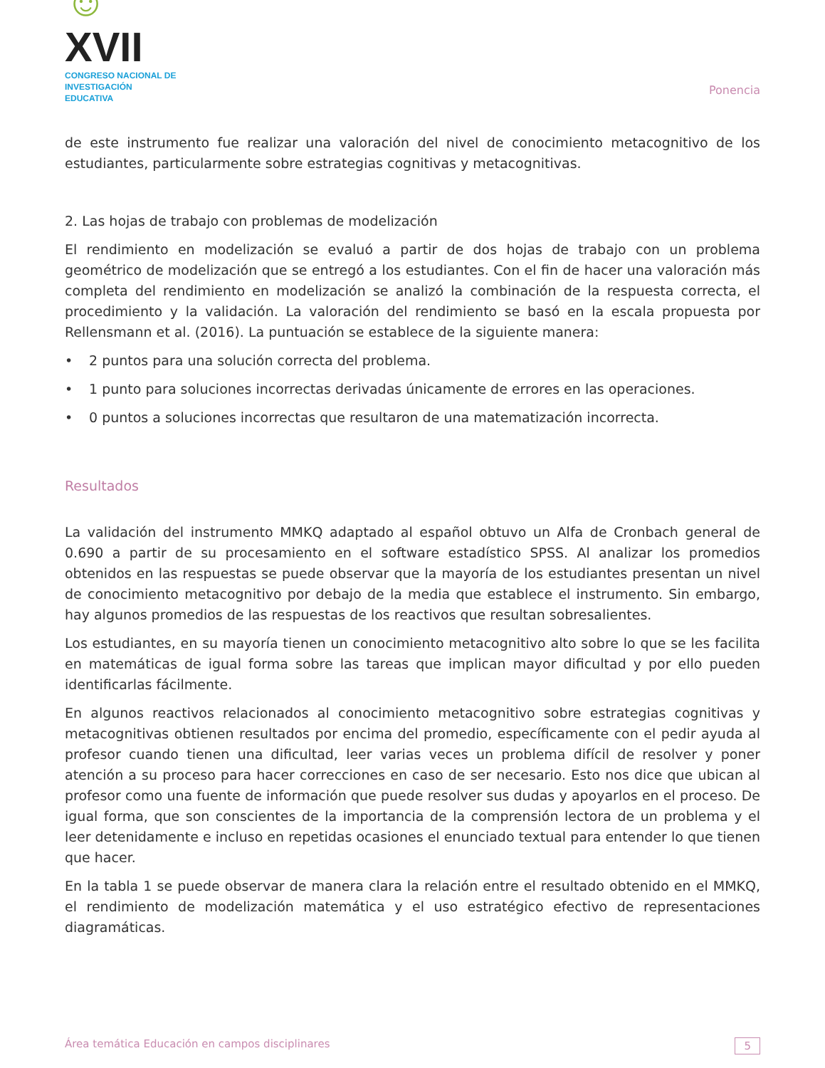☺XVII
CONGRESO NACIONAL DE
INVESTIGACIÓN EDUCATIVA
Ponencia
de este instrumento fue realizar una valoración del nivel de conocimiento metacognitivo de los estudiantes, particularmente sobre estrategias cognitivas y metacognitivas.
2. Las hojas de trabajo con problemas de modelización
El rendimiento en modelización se evaluó a partir de dos hojas de trabajo con un problema geométrico de modelización que se entregó a los estudiantes. Con el fin de hacer una valoración más completa del rendimiento en modelización se analizó la combinación de la respuesta correcta, el procedimiento y la validación. La valoración del rendimiento se basó en la escala propuesta por Rellensmann et al. (2016). La puntuación se establece de la siguiente manera:
• 2 puntos para una solución correcta del problema.
• 1 punto para soluciones incorrectas derivadas únicamente de errores en las operaciones.
• 0 puntos a soluciones incorrectas que resultaron de una matematización incorrecta.
Resultados
La validación del instrumento MMKQ adaptado al español obtuvo un Alfa de Cronbach general de 0.690 a partir de su procesamiento en el software estadístico SPSS. Al analizar los promedios obtenidos en las respuestas se puede observar que la mayoría de los estudiantes presentan un nivel de conocimiento metacognitivo por debajo de la media que establece el instrumento. Sin embargo, hay algunos promedios de las respuestas de los reactivos que resultan sobresalientes.
Los estudiantes, en su mayoría tienen un conocimiento metacognitivo alto sobre lo que se les facilita en matemáticas de igual forma sobre las tareas que implican mayor dificultad y por ello pueden identificarlas fácilmente.
En algunos reactivos relacionados al conocimiento metacognitivo sobre estrategias cognitivas y metacognitivas obtienen resultados por encima del promedio, específicamente con el pedir ayuda al profesor cuando tienen una dificultad, leer varias veces un problema difícil de resolver y poner atención a su proceso para hacer correcciones en caso de ser necesario. Esto nos dice que ubican al profesor como una fuente de información que puede resolver sus dudas y apoyarlos en el proceso. De igual forma, que son conscientes de la importancia de la comprensión lectora de un problema y el leer detenidamente e incluso en repetidas ocasiones el enunciado textual para entender lo que tienen que hacer.
En la tabla 1 se puede observar de manera clara la relación entre el resultado obtenido en el MMKQ, el rendimiento de modelización matemática y el uso estratégico efectivo de representaciones diagramáticas.
Área temática Educación en campos disciplinares 5